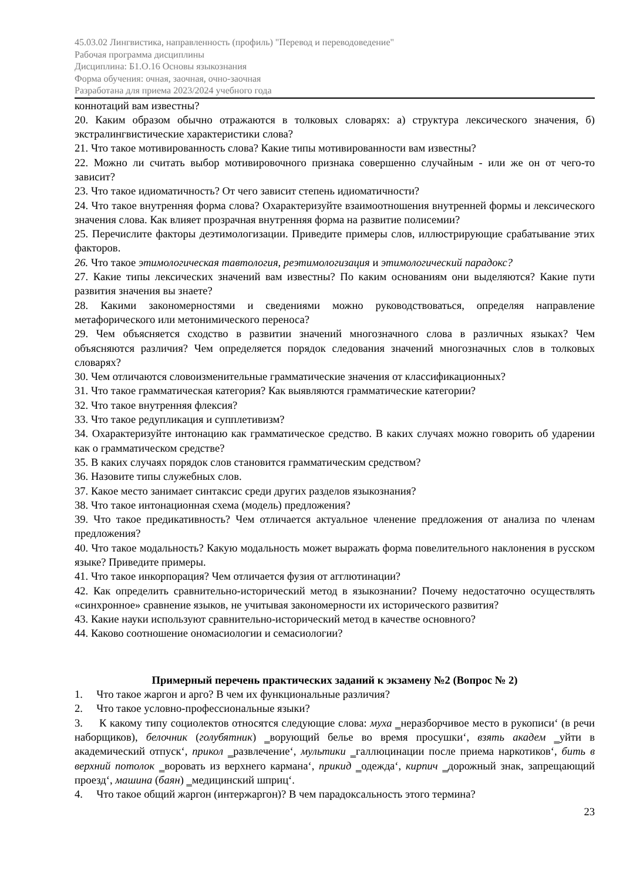45.03.02 Лингвистика, направленность (профиль) "Перевод и переводоведение"
Рабочая программа дисциплины
Дисциплина: Б1.О.16 Основы языкознания
Форма обучения: очная, заочная, очно-заочная
Разработана для приема 2023/2024 учебного года
коннотаций вам известны?
20. Каким образом обычно отражаются в толковых словарях: а) структура лексического значения, б) экстралингвистические характеристики слова?
21. Что такое мотивированность слова? Какие типы мотивированности вам известны?
22. Можно ли считать выбор мотивировочного признака совершенно случайным - или же он от чего-то зависит?
23. Что такое идиоматичность? От чего зависит степень идиоматичности?
24. Что такое внутренняя форма слова? Охарактеризуйте взаимоотношения внутренней формы и лексического значения слова. Как влияет прозрачная внутренняя форма на развитие полисемии?
25. Перечислите факторы деэтимологизации. Приведите примеры слов, иллюстрирующие срабатывание этих факторов.
26. Что такое этимологическая тавтология, реэтимологизация и этимологический парадокс?
27. Какие типы лексических значений вам известны? По каким основаниям они выделяются? Какие пути развития значения вы знаете?
28. Какими закономерностями и сведениями можно руководствоваться, определяя направление метафорического или метонимического переноса?
29. Чем объясняется сходство в развитии значений многозначного слова в различных языках? Чем объясняются различия? Чем определяется порядок следования значений многозначных слов в толковых словарях?
30. Чем отличаются словоизменительные грамматические значения от классификационных?
31. Что такое грамматическая категория? Как выявляются грамматические категории?
32. Что такое внутренняя флексия?
33. Что такое редупликация и супплетивизм?
34. Охарактеризуйте интонацию как грамматическое средство. В каких случаях можно говорить об ударении как о грамматическом средстве?
35. В каких случаях порядок слов становится грамматическим средством?
36. Назовите типы служебных слов.
37. Какое место занимает синтаксис среди других разделов языкознания?
38. Что такое интонационная схема (модель) предложения?
39. Что такое предикативность? Чем отличается актуальное членение предложения от анализа по членам предложения?
40. Что такое модальность? Какую модальность может выражать форма повелительного наклонения в русском языке? Приведите примеры.
41. Что такое инкорпорация? Чем отличается фузия от агглютинации?
42. Как определить сравнительно-исторический метод в языкознании? Почему недостаточно осуществлять «синхронное» сравнение языков, не учитывая закономерности их исторического развития?
43. Какие науки используют сравнительно-исторический метод в качестве основного?
44. Каково соотношение ономасиологии и семасиологии?
Примерный перечень практических заданий к экзамену №2 (Вопрос № 2)
1. Что такое жаргон и арго? В чем их функциональные различия?
2. Что такое условно-профессиональные языки?
3. К какому типу социолектов относятся следующие слова: муха ‗неразборчивое место в рукописи‘ (в речи наборщиков), белочник (голубятник) ‗ворующий белье во время просушки‘, взять академ ‗уйти в академический отпуск‘, прикол ‗развлечение‘, мультики ‗галлюцинации после приема наркотиков‘, бить в верхний потолок ‗воровать из верхнего кармана‘, прикид ‗одежда‘, кирпич ‗дорожный знак, запрещающий проезд‘, машина (баян) ‗медицинский шприц‘.
4. Что такое общий жаргон (интержаргон)? В чем парадоксальность этого термина?
23